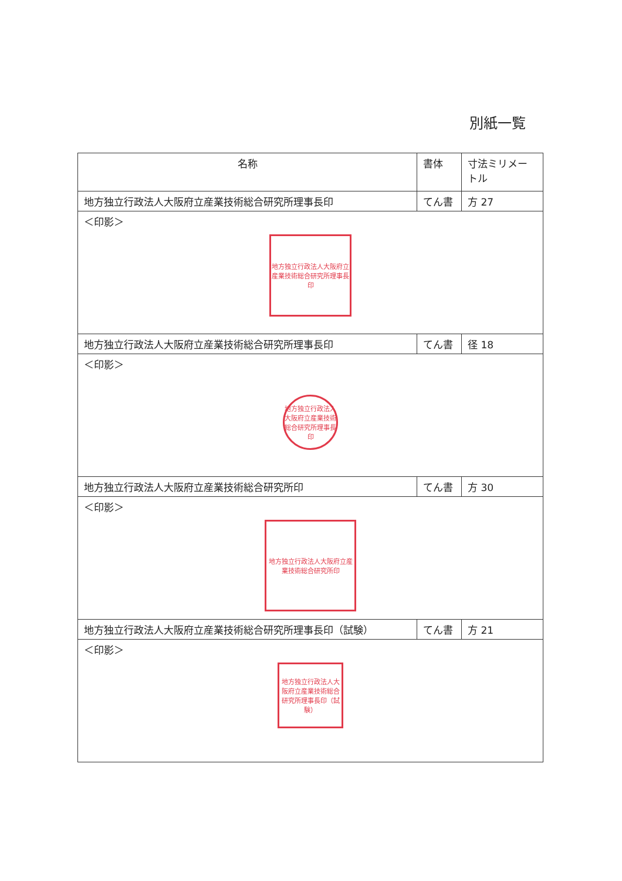別紙一覧
| 名称 | 書体 | 寸法ミリメートル |
| --- | --- | --- |
| 地方独立行政法人大阪府立産業技術総合研究所理事長印 | てん書 | 方 27 |
| ＜印影＞ 地方独立行政法人大阪府立産業技術総合研究所理事長印 | | |
| 地方独立行政法人大阪府立産業技術総合研究所理事長印 | てん書 | 径 18 |
| ＜印影＞ 地方独立行政法人大阪府立産業技術総合研究所理事長印 | | |
| 地方独立行政法人大阪府立産業技術総合研究所印 | てん書 | 方 30 |
| ＜印影＞ 地方独立行政法人大阪府立産業技術総合研究所印 | | |
| 地方独立行政法人大阪府立産業技術総合研究所理事長印（試験） | てん書 | 方 21 |
| ＜印影＞ 地方独立行政法人大阪府立産業技術総合研究所理事長印（試験） | | |